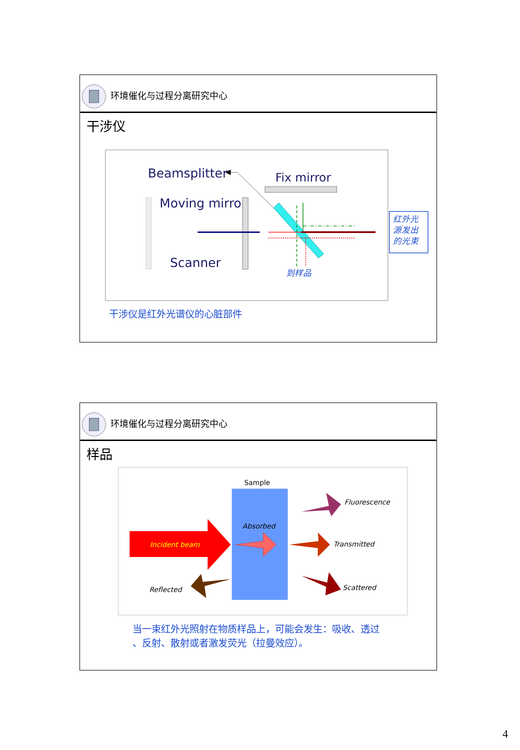环境催化与过程分离研究中心
干涉仪
Beamsplitter
Fix mirror
Moving mirror
Scanner
到样品
红外光
源发出
的光束
干涉仪是红外光谱仪的心脏部件
环境催化与过程分离研究中心
样品
Sample
Incident beam
Absorbed
Fluorescence
Transmitted
Scattered
Reflected
当一束红外光照射在物质样品上，可能会发生：吸收、透过
、反射、散射或者激发荧光（拉曼效应）。
4